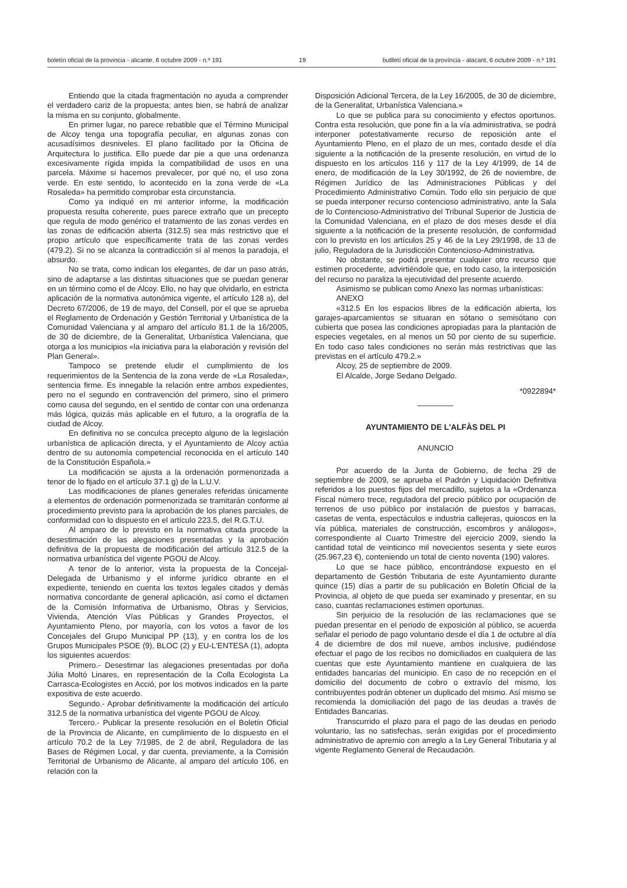boletín oficial de la provincia - alicante, 6 octubre 2009 - n.º 191 19 butlletí oficial de la província - alacant, 6 octubre 2009 - n.º 191
Entiendo que la citada fragmentación no ayuda a comprender el verdadero cariz de la propuesta; antes bien, se habrá de analizar la misma en su conjunto, globalmente.
En primer lugar, no parece rebatible que el Término Municipal de Alcoy tenga una topografía peculiar, en algunas zonas con acusadísimos desniveles. El plano facilitado por la Oficina de Arquitectura lo justifica. Ello puede dar pie a que una ordenanza excesivamente rígida impida la compatibilidad de usos en una parcela. Máxime si hacemos prevalecer, por qué no, el uso zona verde. En este sentido, lo acontecido en la zona verde de «La Rosaleda» ha permitido comprobar esta circunstancia.
Como ya indiqué en mi anterior informe, la modificación propuesta resulta coherente, pues parece extraño que un precepto que regula de modo genérico el tratamiento de las zonas verdes en las zonas de edificación abierta (312.5) sea más restrictivo que el propio artículo que específicamente trata de las zonas verdes (479.2). Si no se alcanza la contradicción sí al menos la paradoja, el absurdo.
No se trata, como indican los elegantes, de dar un paso atrás, sino de adaptarse a las distintas situaciones que se puedan generar en un término como el de Alcoy. Ello, no hay que olvidarlo, en estricta aplicación de la normativa autonómica vigente, el artículo 128 a), del Decreto 67/2006, de 19 de mayo, del Consell, por el que se aprueba el Reglamento de Ordenación y Gestión Territorial y Urbanística de la Comunidad Valenciana y al amparo del artículo 81.1 de la 16/2005, de 30 de diciembre, de la Generalitat, Urbanística Valenciana, que otorga a los municipios «la iniciativa para la elaboración y revisión del Plan General».
Tampoco se pretende eludir el cumplimiento de los requerimientos de la Sentencia de la zona verde de «La Rosaleda», sentencia firme. Es innegable la relación entre ambos expedientes, pero no el segundo en contravención del primero, sino el primero como causa del segundo, en el sentido de contar con una ordenanza más lógica, quizás más aplicable en el futuro, a la orografía de la ciudad de Alcoy.
En definitiva no se conculca precepto alguno de la legislación urbanística de aplicación directa, y el Ayuntamiento de Alcoy actúa dentro de su autonomía competencial reconocida en el artículo 140 de la Constitución Española.»
La modificación se ajusta a la ordenación pormenorizada a tenor de lo fijado en el artículo 37.1 g) de la L.U.V.
Las modificaciones de planes generales referidas únicamente a elementos de ordenación pormenorizada se tramitarán conforme al procedimiento previsto para la aprobación de los planes parciales, de conformidad con lo dispuesto en el artículo 223.5, del R.G.T.U.
Al amparo de lo previsto en la normativa citada procede la desestimación de las alegaciones presentadas y la aprobación definitiva de la propuesta de modificación del artículo 312.5 de la normativa urbanística del vigente PGOU de Alcoy.
A tenor de lo anterior, vista la propuesta de la Concejal-Delegada de Urbanismo y el informe jurídico obrante en el expediente, teniendo en cuenta los textos legales citados y demás normativa concordante de general aplicación, así como el dictamen de la Comisión Informativa de Urbanismo, Obras y Servicios, Vivienda, Atención Vías Públicas y Grandes Proyectos, el Ayuntamiento Pleno, por mayoría, con los votos a favor de los Concejales del Grupo Municipal PP (13), y en contra los de los Grupos Municipales PSOE (9), BLOC (2) y EU-L'ENTESA (1), adopta los siguientes acuerdos:
Primero.- Desestimar las alegaciones presentadas por doña Júlia Moltó Linares, en representación de la Colla Ecologista La Carrasca-Ecologistes en Acció, por los motivos indicados en la parte expositiva de este acuerdo.
Segundo.- Aprobar definitivamente la modificación del artículo 312.5 de la normativa urbanística del vigente PGOU de Alcoy.
Tercero.- Publicar la presente resolución en el Boletín Oficial de la Provincia de Alicante, en cumplimiento de lo dispuesto en el artículo 70.2 de la Ley 7/1985, de 2 de abril, Reguladora de las Bases de Régimen Local, y dar cuenta, previamente, a la Comisión Territorial de Urbanismo de Alicante, al amparo del artículo 106, en relación con la
Disposición Adicional Tercera, de la Ley 16/2005, de 30 de diciembre, de la Generalitat, Urbanística Valenciana.»
Lo que se publica para su conocimiento y efectos oportunos. Contra esta resolución, que pone fin a la vía administrativa, se podrá interponer potestativamente recurso de reposición ante el Ayuntamiento Pleno, en el plazo de un mes, contado desde el día siguiente a la notificación de la presente resolución, en virtud de lo dispuesto en los artículos 116 y 117 de la Ley 4/1999, de 14 de enero, de modificación de la Ley 30/1992, de 26 de noviembre, de Régimen Jurídico de las Administraciones Públicas y del Procedimiento Administrativo Común. Todo ello sin perjuicio de que se pueda interponer recurso contencioso administrativo, ante la Sala de lo Contencioso-Administrativo del Tribunal Superior de Justicia de la Comunidad Valenciana, en el plazo de dos meses desde el día siguiente a la notificación de la presente resolución, de conformidad con lo previsto en los artículos 25 y 46 de la Ley 29/1998, de 13 de julio, Reguladora de la Jurisdicción Contencioso-Administrativa.
No obstante, se podrá presentar cualquier otro recurso que estimen procedente, advirtiéndole que, en todo caso, la interposición del recurso no paraliza la ejecutividad del presente acuerdo.
Asimismo se publican como Anexo las normas urbanísticas:
ANEXO
«312.5 En los espacios libres de la edificación abierta, los garajes-aparcamientos se situaran en sótano o semisótano con cubierta que posea las condiciones apropiadas para la plantación de especies vegetales, en al menos un 50 por ciento de su superficie. En todo caso tales condiciones no serán más restrictivas que las previstas en el artículo 479.2.»
Alcoy, 25 de septiembre de 2009.
El Alcalde, Jorge Sedano Delgado.
*0922894*
AYUNTAMIENTO DE L'ALFÀS DEL PI
ANUNCIO
Por acuerdo de la Junta de Gobierno, de fecha 29 de septiembre de 2009, se aprueba el Padrón y Liquidación Definitiva referidos a los puestos fijos del mercadillo, sujetos a la «Ordenanza Fiscal número trece, reguladora del precio público por ocupación de terrenos de uso público por instalación de puestos y barracas, casetas de venta, espectáculos e industria callejeras, quioscos en la vía pública, materiales de construcción, escombros y análogos», correspondiente al Cuarto Trimestre del ejercicio 2009, siendo la cantidad total de veinticinco mil novecientos sesenta y siete euros (25.967,23 €), conteniendo un total de ciento noventa (190) valores.
Lo que se hace público, encontrándose expuesto en el departamento de Gestión Tributaria de este Ayuntamiento durante quince (15) días a partir de su publicación en Boletín Oficial de la Provincia, al objeto de que pueda ser examinado y presentar, en su caso, cuantas reclamaciones estimen oportunas.
Sin perjuicio de la resolución de las reclamaciones que se puedan presentar en el periodo de exposición al público, se acuerda señalar el periodo de pago voluntario desde el día 1 de octubre al día 4 de diciembre de dos mil nueve, ambos inclusive, pudiéndose efectuar el pago de los recibos no domiciliados en cualquiera de las cuentas que este Ayuntamiento mantiene en cualquiera de las entidades bancarias del municipio. En caso de no recepción en el domicilio del documento de cobro o extravío del mismo, los contribuyentes podrán obtener un duplicado del mismo. Así mismo se recomienda la domiciliación del pago de las deudas a través de Entidades Bancarias.
Transcurrido el plazo para el pago de las deudas en periodo voluntario, las no satisfechas, serán exigidas por el procedimiento administrativo de apremio con arreglo a la Ley General Tributaria y al vigente Reglamento General de Recaudación.